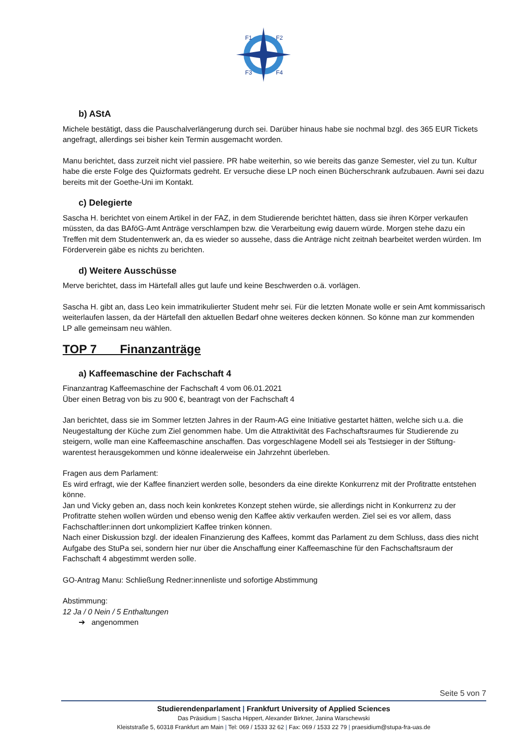F1
F2
F3
F4
b) AStA
Michele bestätigt, dass die Pauschalverlängerung durch sei. Darüber hinaus habe sie nochmal bzgl. des 365 EUR Tickets angefragt, allerdings sei bisher kein Termin ausgemacht worden.
Manu berichtet, dass zurzeit nicht viel passiere. PR habe weiterhin, so wie bereits das ganze Semester, viel zu tun. Kultur habe die erste Folge des Quizformats gedreht. Er versuche diese LP noch einen Bücherschrank aufzubauen. Awni sei dazu bereits mit der Goethe-Uni im Kontakt.
c) Delegierte
Sascha H. berichtet von einem Artikel in der FAZ, in dem Studierende berichtet hätten, dass sie ihren Körper verkaufen müssten, da das BAföG-Amt Anträge verschlampen bzw. die Verarbeitung ewig dauern würde. Morgen stehe dazu ein Treffen mit dem Studentenwerk an, da es wieder so aussehe, dass die Anträge nicht zeitnah bearbeitet werden würden. Im Förderverein gäbe es nichts zu berichten.
d) Weitere Ausschüsse
Merve berichtet, dass im Härtefall alles gut laufe und keine Beschwerden o.ä. vorlägen.
Sascha H. gibt an, dass Leo kein immatrikulierter Student mehr sei. Für die letzten Monate wolle er sein Amt kommissarisch weiterlaufen lassen, da der Härtefall den aktuellen Bedarf ohne weiteres decken können. So könne man zur kommenden LP alle gemeinsam neu wählen.
TOP 7 Finanzanträge
a) Kaffeemaschine der Fachschaft 4
Finanzantrag Kaffeemaschine der Fachschaft 4 vom 06.01.2021
Über einen Betrag von bis zu 900 €, beantragt von der Fachschaft 4
Jan berichtet, dass sie im Sommer letzten Jahres in der Raum-AG eine Initiative gestartet hätten, welche sich u.a. die Neugestaltung der Küche zum Ziel genommen habe. Um die Attraktivität des Fachschaftsraumes für Studierende zu steigern, wolle man eine Kaffeemaschine anschaffen. Das vorgeschlagene Modell sei als Testsieger in der Stiftung-warentest herausgekommen und könne idealerweise ein Jahrzehnt überleben.
Fragen aus dem Parlament:
Es wird erfragt, wie der Kaffee finanziert werden solle, besonders da eine direkte Konkurrenz mit der Profitratte entstehen könne.
Jan und Vicky geben an, dass noch kein konkretes Konzept stehen würde, sie allerdings nicht in Konkurrenz zu der Profitratte stehen wollen würden und ebenso wenig den Kaffee aktiv verkaufen werden. Ziel sei es vor allem, dass Fachschaftler:innen dort unkompliziert Kaffee trinken können.
Nach einer Diskussion bzgl. der idealen Finanzierung des Kaffees, kommt das Parlament zu dem Schluss, dass dies nicht Aufgabe des StuPa sei, sondern hier nur über die Anschaffung einer Kaffeemaschine für den Fachschaftsraum der Fachschaft 4 abgestimmt werden solle.
GO-Antrag Manu: Schließung Redner:innenliste und sofortige Abstimmung
Abstimmung:
12 Ja / 0 Nein / 5 Enthaltungen
➔ angenommen
Seite 5 von 7
Studierendenparlament | Frankfurt University of Applied Sciences
Das Präsidium | Sascha Hippert, Alexander Birkner, Janina Warschewski
Kleiststraße 5, 60318 Frankfurt am Main | Tel: 069 / 1533 32 62 | Fax: 069 / 1533 22 79 | praesidium@stupa-fra-uas.de